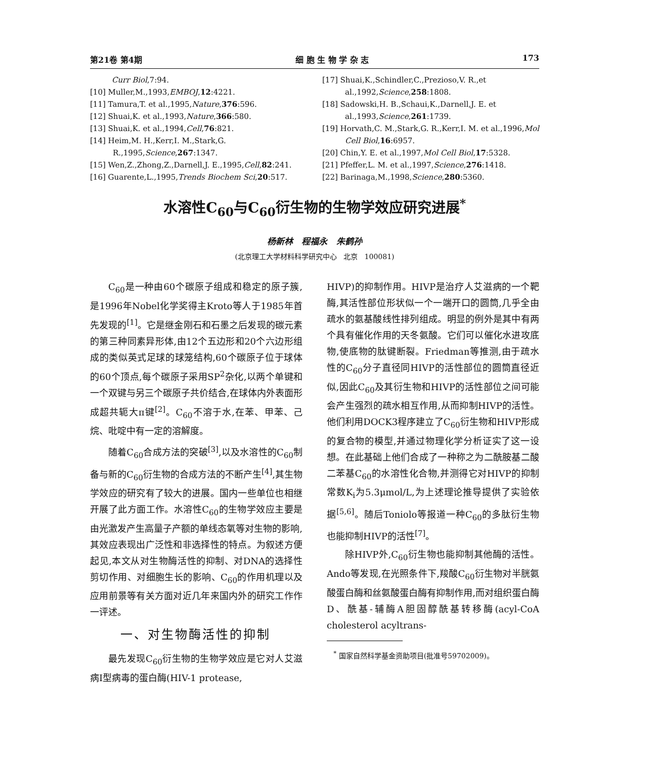第21卷 第4期 细 胞 生 物 学 杂 志 173
Curr Biol,7:94.
[10] Muller,M.,1993,EMBOJ,12:4221.
[11] Tamura,T. et al.,1995,Nature,376:596.
[12] Shuai,K. et al.,1993,Nature,366:580.
[13] Shuai,K. et al.,1994,Cell,76:821.
[14] Heim,M. H.,Kerr,I. M.,Stark,G. R.,1995,Science,267:1347.
[15] Wen,Z.,Zhong,Z.,Darnell,J. E.,1995,Cell,82:241.
[16] Guarente,L.,1995,Trends Biochem Sci,20:517.
[17] Shuai,K.,Schindler,C.,Prezioso,V. R.,et al.,1992,Science,258:1808.
[18] Sadowski,H. B.,Schaui,K.,Darnell,J. E. et al.,1993,Science,261:1739.
[19] Horvath,C. M.,Stark,G. R.,Kerr,I. M. et al.,1996,Mol Cell Biol,16:6957.
[20] Chin,Y. E. et al.,1997,Mol Cell Biol,17:5328.
[21] Pfeffer,L. M. et al.,1997,Science,276:1418.
[22] Barinaga,M.,1998,Science,280:5360.
水溶性C<sub>60</sub>与C<sub>60</sub>衍生物的生物学效应研究进展<sup>*</sup>
杨新林 程福永 朱鹤孙
(北京理工大学材料科学研究中心 北京 100081)
C<sub>60</sub>是一种由60个碳原子组成和稳定的原子簇,是1996年Nobel化学奖得主Kroto等人于1985年首先发现的<sup>[1]</sup>。它是继金刚石和石墨之后发现的碳元素的第三种同素异形体,由12个五边形和20个六边形组成的类似英式足球的球笼结构,60个碳原子位于球体的60个顶点,每个碳原子采用SP<sup>2</sup>杂化,以两个单键和一个双键与另三个碳原子共价结合,在球体内外表面形成超共轭大π键<sup>[2]</sup>。C<sub>60</sub>不溶于水,在苯、甲苯、己烷、吡啶中有一定的溶解度。
随着C<sub>60</sub>合成方法的突破<sup>[3]</sup>,以及水溶性的C<sub>60</sub>制备与新的C<sub>60</sub>衍生物的合成方法的不断产生<sup>[4]</sup>,其生物学效应的研究有了较大的进展。国内一些单位也相继开展了此方面工作。水溶性C<sub>60</sub>的生物学效应主要是由光激发产生高量子产额的单线态氧等对生物的影响,其效应表现出广泛性和非选择性的特点。为叙述方便起见,本文从对生物酶活性的抑制、对DNA的选择性剪切作用、对细胞生长的影响、C<sub>60</sub>的作用机理以及应用前景等有关方面对近几年来国内外的研究工作作一评述。
一、对生物酶活性的抑制
最先发现C<sub>60</sub>衍生物的生物学效应是它对人艾滋病Ⅰ型病毒的蛋白酶(HIV-1 protease,
HIVP)的抑制作用。HIVP是治疗人艾滋病的一个靶酶,其活性部位形状似一个一端开口的圆筒,几乎全由疏水的氨基酸线性排列组成。明显的例外是其中有两个具有催化作用的天冬氨酸。它们可以催化水进攻底物,使底物的肽键断裂。Friedman等推测,由于疏水性的C<sub>60</sub>分子直径同HIVP的活性部位的圆筒直径近似,因此C<sub>60</sub>及其衍生物和HIVP的活性部位之间可能会产生强烈的疏水相互作用,从而抑制HIVP的活性。他们利用DOCK3程序建立了C<sub>60</sub>衍生物和HIVP形成的复合物的模型,并通过物理化学分析证实了这一设想。在此基础上他们合成了一种称之为二酰胺基二酸二苯基C<sub>60</sub>的水溶性化合物,并测得它对HIVP的抑制常数K<sub>i</sub>为5.3μmol/L,为上述理论推导提供了实验依据<sup>[5,6]</sup>。随后Toniolo等报道一种C<sub>60</sub>的多肽衍生物也能抑制HIVP的活性<sup>[7]</sup>。
除HIVP外,C<sub>60</sub>衍生物也能抑制其他酶的活性。Ando等发现,在光照条件下,羧酸C<sub>60</sub>衍生物对半胱氨酸蛋白酶和丝氨酸蛋白酶有抑制作用,而对组织蛋白酶D、酰基-辅酶A胆固醇酰基转移酶(acyl-CoA cholesterol acyltrans-
<sup>*</sup> 国家自然科学基金资助项目(批准号59702009)。